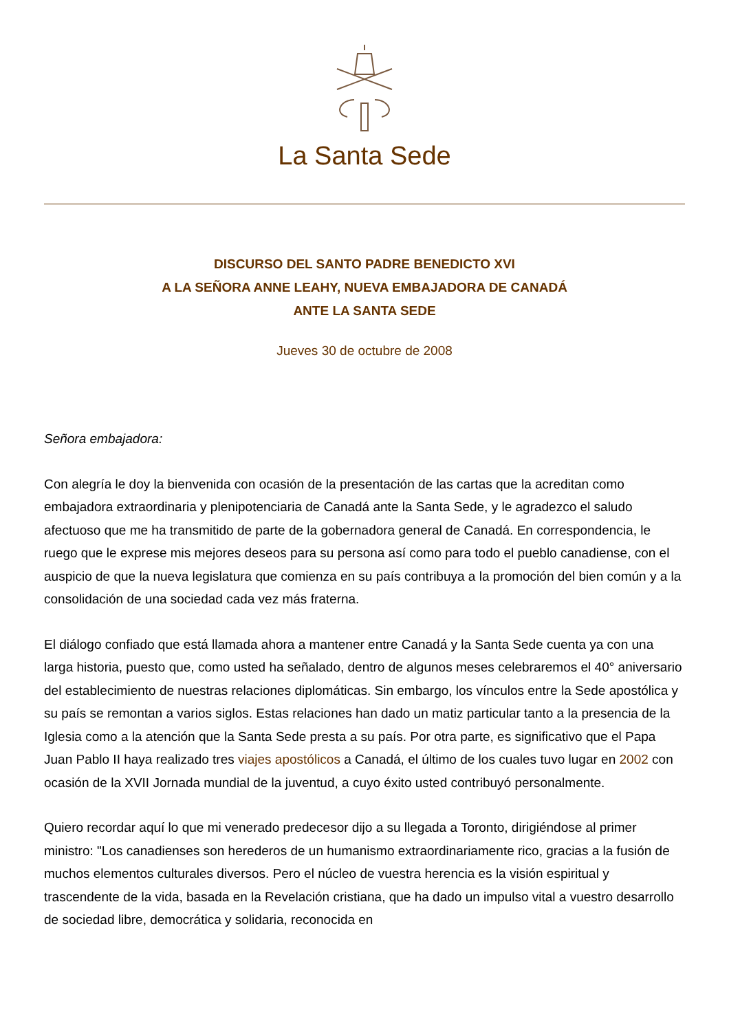La Santa Sede
DISCURSO DEL SANTO PADRE BENEDICTO XVI
A LA SEÑORA ANNE LEAHY, NUEVA EMBAJADORA DE CANADÁ
ANTE LA SANTA SEDE
Jueves 30 de octubre de 2008
Señora embajadora:
Con alegría le doy la bienvenida con ocasión de la presentación de las cartas que la acreditan como embajadora extraordinaria y plenipotenciaria de Canadá ante la Santa Sede, y le agradezco el saludo afectuoso que me ha transmitido de parte de la gobernadora general de Canadá. En correspondencia, le ruego que le exprese mis mejores deseos para su persona así como para todo el pueblo canadiense, con el auspicio de que la nueva legislatura que comienza en su país contribuya a la promoción del bien común y a la consolidación de una sociedad cada vez más fraterna.
El diálogo confiado que está llamada ahora a mantener entre Canadá y la Santa Sede cuenta ya con una larga historia, puesto que, como usted ha señalado, dentro de algunos meses celebraremos el 40° aniversario del establecimiento de nuestras relaciones diplomáticas. Sin embargo, los vínculos entre la Sede apostólica y su país se remontan a varios siglos. Estas relaciones han dado un matiz particular tanto a la presencia de la Iglesia como a la atención que la Santa Sede presta a su país. Por otra parte, es significativo que el Papa Juan Pablo II haya realizado tres viajes apostólicos a Canadá, el último de los cuales tuvo lugar en 2002 con ocasión de la XVII Jornada mundial de la juventud, a cuyo éxito usted contribuyó personalmente.
Quiero recordar aquí lo que mi venerado predecesor dijo a su llegada a Toronto, dirigiéndose al primer ministro: "Los canadienses son herederos de un humanismo extraordinariamente rico, gracias a la fusión de muchos elementos culturales diversos. Pero el núcleo de vuestra herencia es la visión espiritual y trascendente de la vida, basada en la Revelación cristiana, que ha dado un impulso vital a vuestro desarrollo de sociedad libre, democrática y solidaria, reconocida en